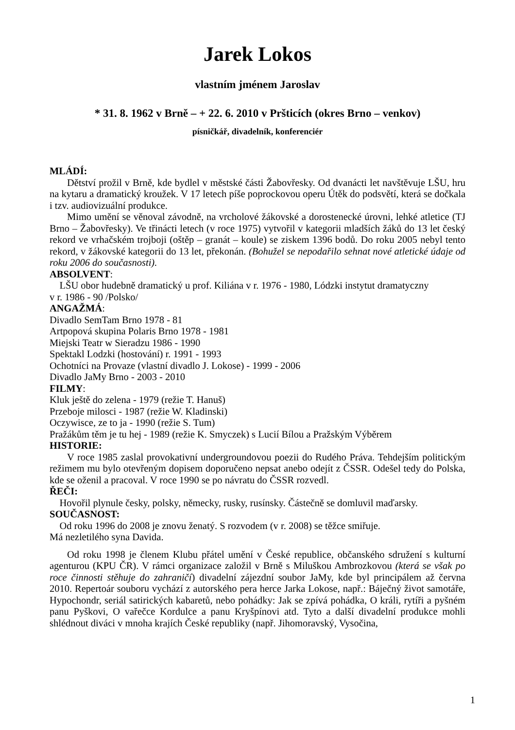Jarek Lokos
vlastním jménem Jaroslav
* 31. 8. 1962 v Brně – + 22. 6. 2010 v Pršticích (okres Brno – venkov)
písničkář, divadelník, konferenciér
MLÁDÍ:
Dětství prožil v Brně, kde bydlel v městské části Žabovřesky. Od dvanácti let navštěvuje LŠU, hru na kytaru a dramatický kroužek. V 17 letech píše poprockovou operu Útěk do podsvětí, která se dočkala i tzv. audiovizuální produkce.
Mimo umění se věnoval závodně, na vrcholové žákovské a dorostenecké úrovni, lehké atletice (TJ Brno – Žabovřesky). Ve třinácti letech (v roce 1975) vytvořil v kategorii mladších žáků do 13 let český rekord ve vrhačském trojboji (oštěp – granát – koule) se ziskem 1396 bodů. Do roku 2005 nebyl tento rekord, v žákovské kategorii do 13 let, překonán. (Bohužel se nepodařilo sehnat nové atletické údaje od roku 2006 do současnosti).
ABSOLVENT:
LŠU obor hudebně dramatický u prof. Kiliána v r. 1976 - 1980, Lódzki instytut dramatyczny
v r. 1986 - 90 /Polsko/
ANGAŽMÁ:
Divadlo SemTam Brno 1978 - 81
Artpopová skupina Polaris Brno 1978 - 1981
Miejski Teatr w Sieradzu 1986 - 1990
Spektakl Lodzki (hostování) r. 1991 - 1993
Ochotníci na Provaze (vlastní divadlo J. Lokose) - 1999 - 2006
Divadlo JaMy Brno - 2003 - 2010
FILMY:
Kluk ještě do zelena - 1979 (režie T. Hanuš)
Przeboje milosci - 1987 (režie W. Kladinski)
Oczywisce, ze to ja - 1990 (režie S. Tum)
Pražákům těm je tu hej - 1989 (režie K. Smyczek) s Lucií Bílou a Pražským Výběrem
HISTORIE:
V roce 1985 zaslal provokativní undergroundovou poezii do Rudého Práva. Tehdejším politickým režimem mu bylo otevřeným dopisem doporučeno nepsat anebo odejít z ČSSR. Odešel tedy do Polska, kde se oženil a pracoval. V roce 1990 se po návratu do ČSSR rozvedl.
ŘEČI:
Hovořil plynule česky, polsky, německy, rusky, rusínsky. Částečně se domluvil maďarsky.
SOUČASNOST:
Od roku 1996 do 2008 je znovu ženatý. S rozvodem (v r. 2008) se těžce smiřuje.
Má nezletilého syna Davida.
Od roku 1998 je členem Klubu přátel umění v České republice, občanského sdružení s kulturní agenturou (KPU ČR). V rámci organizace založil v Brně s Miluškou Ambrozkovou (která se však po roce činnosti stěhuje do zahraničí) divadelní zájezdní soubor JaMy, kde byl principálem až června 2010. Repertoár souboru vychází z autorského pera herce Jarka Lokose, např.: Báječný život samotáře, Hypochondr, seriál satirických kabaretů, nebo pohádky: Jak se zpívá pohádka, O králi, rytíři a pyšném panu Pyškovi, O vařečce Kordulce a panu Kryšpínovi atd. Tyto a další divadelní produkce mohli shlédnout diváci v mnoha krajích České republiky (např. Jihomoravský, Vysočina,
1